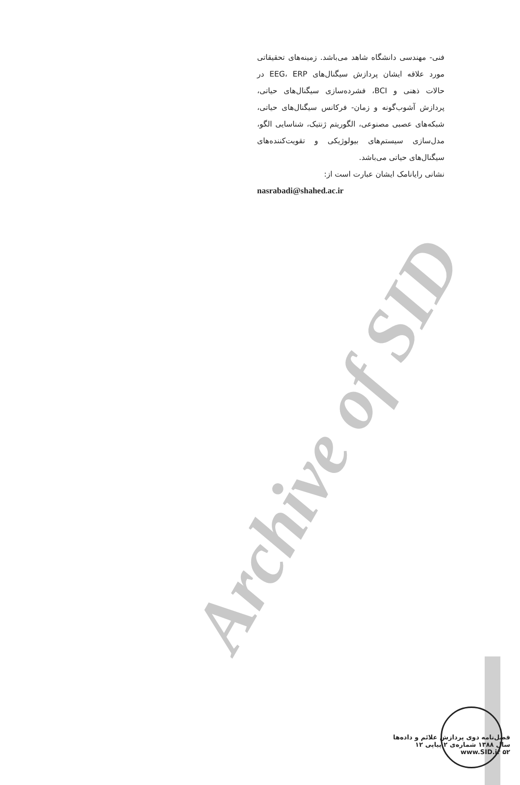Archive of SID
فنی- مهندسی دانشگاه شاهد می‌باشد. زمینه‌های تحقیقاتی مورد علاقه ایشان پردازش سیگنال‌های EEG، ERP در حالات ذهنی و BCI، فشرده‌سازی سیگنال‌های حیاتی، پردازش آشوب‌گونه و زمان- فرکانس سیگنال‌های حیاتی، شبکه‌های عصبی مصنوعی، الگوریتم ژنتیک، شناسایی الگو، مدل‌سازی سیستم‌های بیولوژیکی و تقویت‌کننده‌های سیگنال‌های حیاتی می‌باشد.
نشانی رایانامک ایشان عبارت است از:
nasrabadi@shahed.ac.ir
فصل‌نامه دوی پردازش علائم و داده‌ها
سال ۱۳۸۸ شماره‌ی ۲ پیاپی ۱۲
www.SID.ir ۵۲